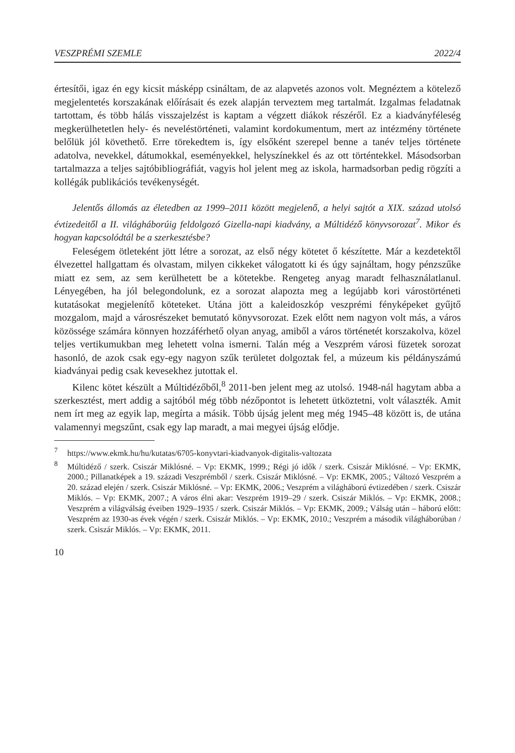VESZPRÉMI SZEMLE 2022/4
értesítői, igaz én egy kicsit másképp csináltam, de az alapvetés azonos volt. Megnéztem a kötelező megjelentetés korszakának előírásait és ezek alapján terveztem meg tartalmát. Izgalmas feladatnak tartottam, és több hálás visszajelzést is kaptam a végzett diákok részéről. Ez a kiadványféleség megkerülhetetlen hely- és neveléstörténeti, valamint kordokumentum, mert az intézmény története belőlük jól követhető. Erre törekedtem is, így elsőként szerepel benne a tanév teljes története adatolva, nevekkel, dátumokkal, eseményekkel, helyszínekkel és az ott történtekkel. Másodsorban tartalmazza a teljes sajtóbibliográfiát, vagyis hol jelent meg az iskola, harmadsorban pedig rögzíti a kollégák publikációs tevékenységét.
Jelentős állomás az életedben az 1999–2011 között megjelenő, a helyi sajtót a XIX. század utolsó évtizedeitől a II. világháborúig feldolgozó Gizella-napi kiadvány, a Múltidéző könyvsorozat<sup>7</sup>. Mikor és hogyan kapcsolódtál be a szerkesztésbe?
Feleségem ötleteként jött létre a sorozat, az első négy kötetet ő készítette. Már a kezdetektől élvezettel hallgattam és olvastam, milyen cikkeket válogatott ki és úgy sajnáltam, hogy pénzszűke miatt ez sem, az sem kerülhetett be a kötetekbe. Rengeteg anyag maradt felhasználatlanul. Lényegében, ha jól belegondolunk, ez a sorozat alapozta meg a legújabb kori várostörténeti kutatásokat megjelenítő köteteket. Utána jött a kaleidoszkóp veszprémi fényképeket gyűjtő mozgalom, majd a városrészeket bemutató könyvsorozat. Ezek előtt nem nagyon volt más, a város közössége számára könnyen hozzáférhető olyan anyag, amiből a város történetét korszakolva, közel teljes vertikumukban meg lehetett volna ismerni. Talán még a Veszprém városi füzetek sorozat hasonló, de azok csak egy-egy nagyon szűk területet dolgoztak fel, a múzeum kis példányszámú kiadványai pedig csak kevesekhez jutottak el.
Kilenc kötet készült a Múltidézőből,<sup>8</sup> 2011-ben jelent meg az utolsó. 1948-nál hagytam abba a szerkesztést, mert addig a sajtóból még több nézőpontot is lehetett ütköztetni, volt választék. Amit nem írt meg az egyik lap, megírta a másik. Több újság jelent meg még 1945–48 között is, de utána valamennyi megszűnt, csak egy lap maradt, a mai megyei újság elődje.
<sup>7</sup> https://www.ekmk.hu/hu/kutatas/6705-konyvtari-kiadvanyok-digitalis-valtozata
<sup>8</sup> Múltidéző / szerk. Csiszár Miklósné. – Vp: EKMK, 1999.; Régi jó idők / szerk. Csiszár Miklósné. – Vp: EKMK, 2000.; Pillanatképek a 19. századi Veszprémből / szerk. Csiszár Miklósné. – Vp: EKMK, 2005.; Változó Veszprém a 20. század elején / szerk. Csiszár Miklósné. – Vp: EKMK, 2006.; Veszprém a világháború évtizedében / szerk. Csiszár Miklós. – Vp: EKMK, 2007.; A város élni akar: Veszprém 1919–29 / szerk. Csiszár Miklós. – Vp: EKMK, 2008.; Veszprém a világválság éveiben 1929–1935 / szerk. Csiszár Miklós. – Vp: EKMK, 2009.; Válság után – háború előtt: Veszprém az 1930-as évek végén / szerk. Csiszár Miklós. – Vp: EKMK, 2010.; Veszprém a második világháborúban / szerk. Csiszár Miklós. – Vp: EKMK, 2011.
10